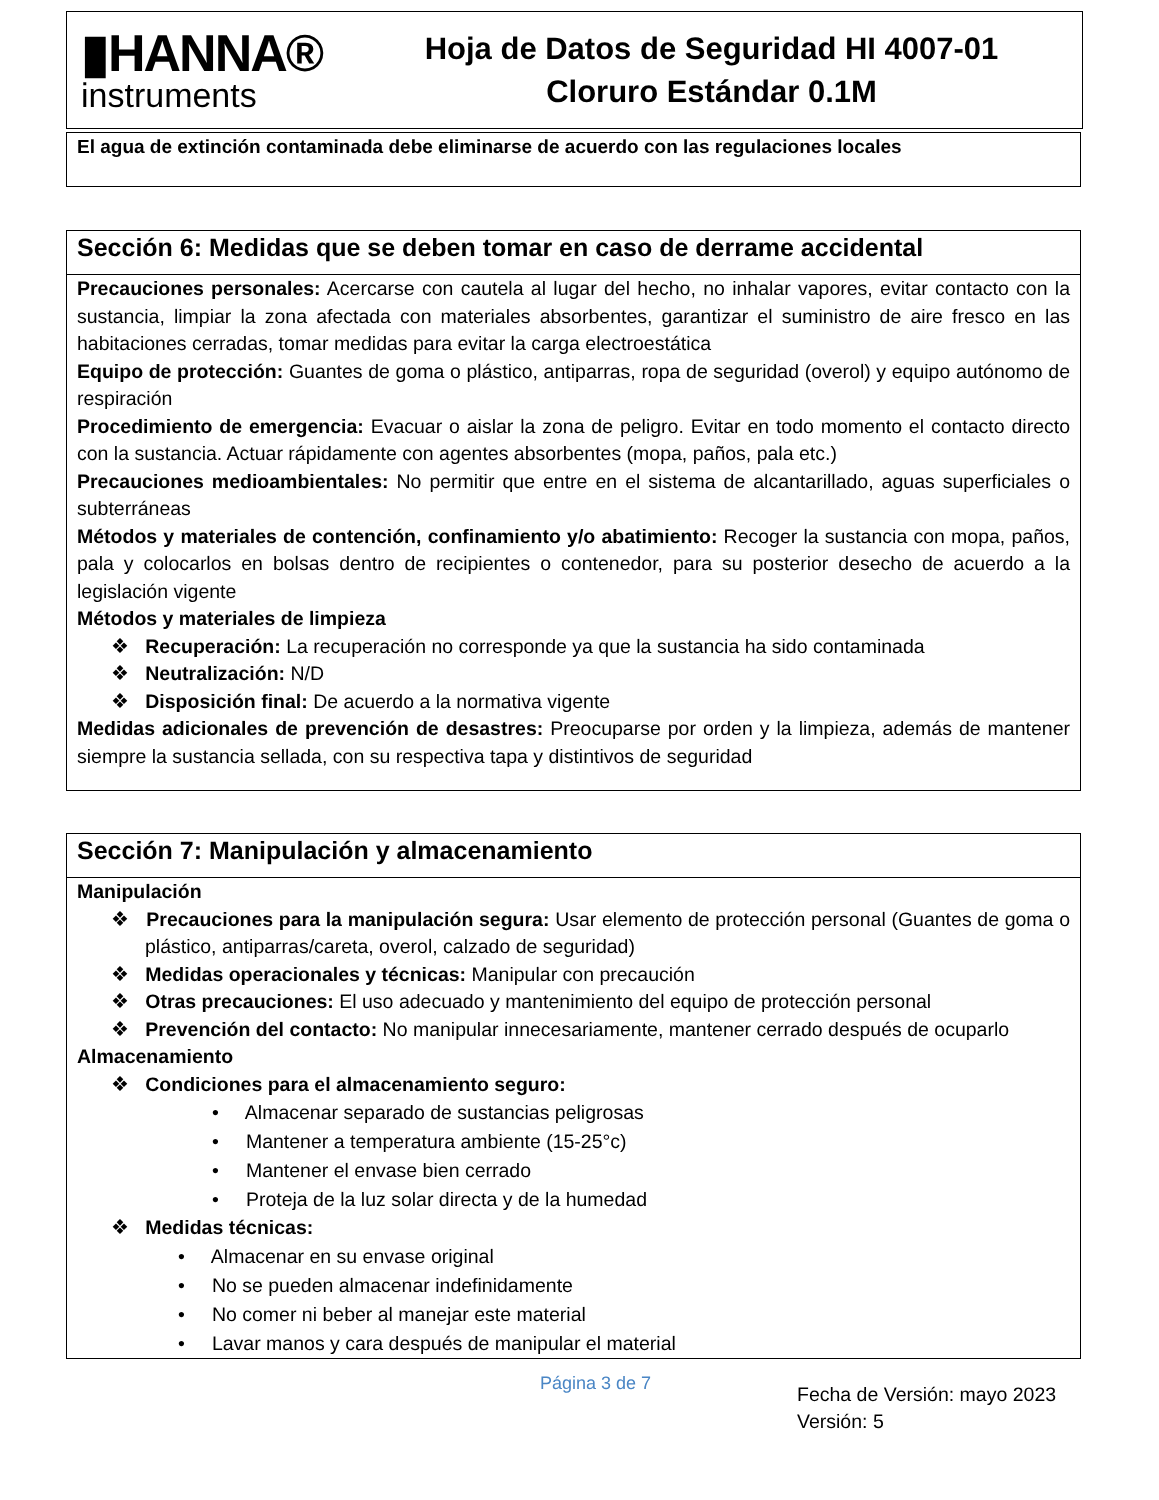▮HANNA®
instruments
Hoja de Datos de Seguridad HI 4007-01
Cloruro Estándar 0.1M
El agua de extinción contaminada debe eliminarse de acuerdo con las regulaciones locales
Sección 6: Medidas que se deben tomar en caso de derrame accidental
Precauciones personales: Acercarse con cautela al lugar del hecho, no inhalar vapores, evitar contacto con la sustancia, limpiar la zona afectada con materiales absorbentes, garantizar el suministro de aire fresco en las habitaciones cerradas, tomar medidas para evitar la carga electroestática
Equipo de protección: Guantes de goma o plástico, antiparras, ropa de seguridad (overol) y equipo autónomo de respiración
Procedimiento de emergencia: Evacuar o aislar la zona de peligro. Evitar en todo momento el contacto directo con la sustancia. Actuar rápidamente con agentes absorbentes (mopa, paños, pala etc.)
Precauciones medioambientales: No permitir que entre en el sistema de alcantarillado, aguas superficiales o subterráneas
Métodos y materiales de contención, confinamiento y/o abatimiento: Recoger la sustancia con mopa, paños, pala y colocarlos en bolsas dentro de recipientes o contenedor, para su posterior desecho de acuerdo a la legislación vigente
Métodos y materiales de limpieza
❖ Recuperación: La recuperación no corresponde ya que la sustancia ha sido contaminada
❖ Neutralización: N/D
❖ Disposición final: De acuerdo a la normativa vigente
Medidas adicionales de prevención de desastres: Preocuparse por orden y la limpieza, además de mantener siempre la sustancia sellada, con su respectiva tapa y distintivos de seguridad
Sección 7: Manipulación y almacenamiento
Manipulación
❖ Precauciones para la manipulación segura: Usar elemento de protección personal (Guantes de goma o plástico, antiparras/careta, overol, calzado de seguridad)
❖ Medidas operacionales y técnicas: Manipular con precaución
❖ Otras precauciones: El uso adecuado y mantenimiento del equipo de protección personal
❖ Prevención del contacto: No manipular innecesariamente, mantener cerrado después de ocuparlo
Almacenamiento
❖ Condiciones para el almacenamiento seguro:
• Almacenar separado de sustancias peligrosas
• Mantener a temperatura ambiente (15-25°c)
• Mantener el envase bien cerrado
• Proteja de la luz solar directa y de la humedad
❖ Medidas técnicas:
• Almacenar en su envase original
• No se pueden almacenar indefinidamente
• No comer ni beber al manejar este material
• Lavar manos y cara después de manipular el material
Página 3 de 7
Fecha de Versión: mayo 2023
Versión: 5